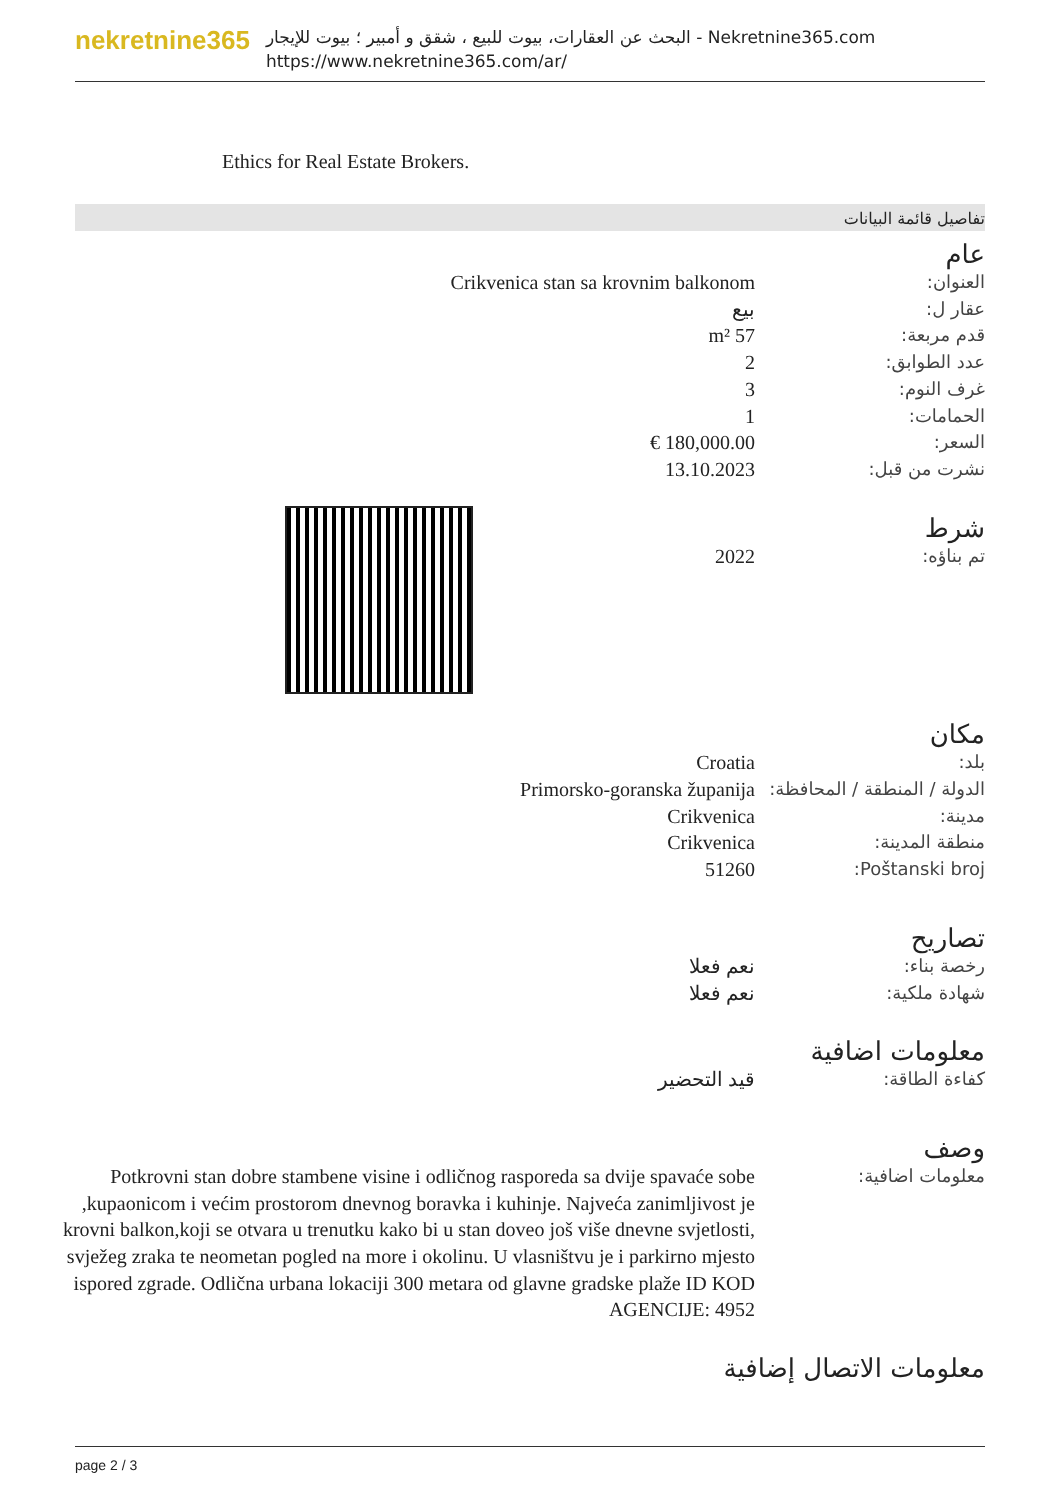nekretnine365
البحث عن العقارات، بيوت للبيع ، شقق و أمبير ؛ بيوت للإيجار - Nekretnine365.com
https://www.nekretnine365.com/ar/
Ethics for Real Estate Brokers.
تفاصيل قائمة البيانات
عام
| العنوان: | Crikvenica stan sa krovnim balkonom |
| عقار ل: | بيع |
| قدم مربعة: | 57 m² |
| عدد الطوابق: | 2 |
| غرف النوم: | 3 |
| الحمامات: | 1 |
| السعر: | 180,000.00 € |
| نشرت من قبل: | 13.10.2023 |
شرط
| تم بناؤه: | 2022 |
مكان
| بلد: | Croatia |
| الدولة / المنطقة / المحافظة: | Primorsko-goranska županija |
| مدينة: | Crikvenica |
| منطقة المدينة: | Crikvenica |
| Poštanski broj: | 51260 |
تصاريح
| رخصة بناء: | نعم فعلا |
| شهادة ملكية: | نعم فعلا |
معلومات اضافية
| كفاءة الطاقة: | قيد التحضير |
وصف
| معلومات اضافية: | Potkrovni stan dobre stambene visine i odličnog rasporeda sa dvije spavaće sobe ,kupaonicom i većim prostorom dnevnog boravka i kuhinje. Najveća zanimljivost je krovni balkon,koji se otvara u trenutku kako bi u stan doveo još više dnevne svjetlosti, svježeg zraka te neometan pogled na more i okolinu. U vlasništvu je i parkirno mjesto ispored zgrade. Odlična urbana lokaciji 300 metara od glavne gradske plaže ID KOD AGENCIJE: 4952 |
معلومات الاتصال إضافية
page 2 / 3